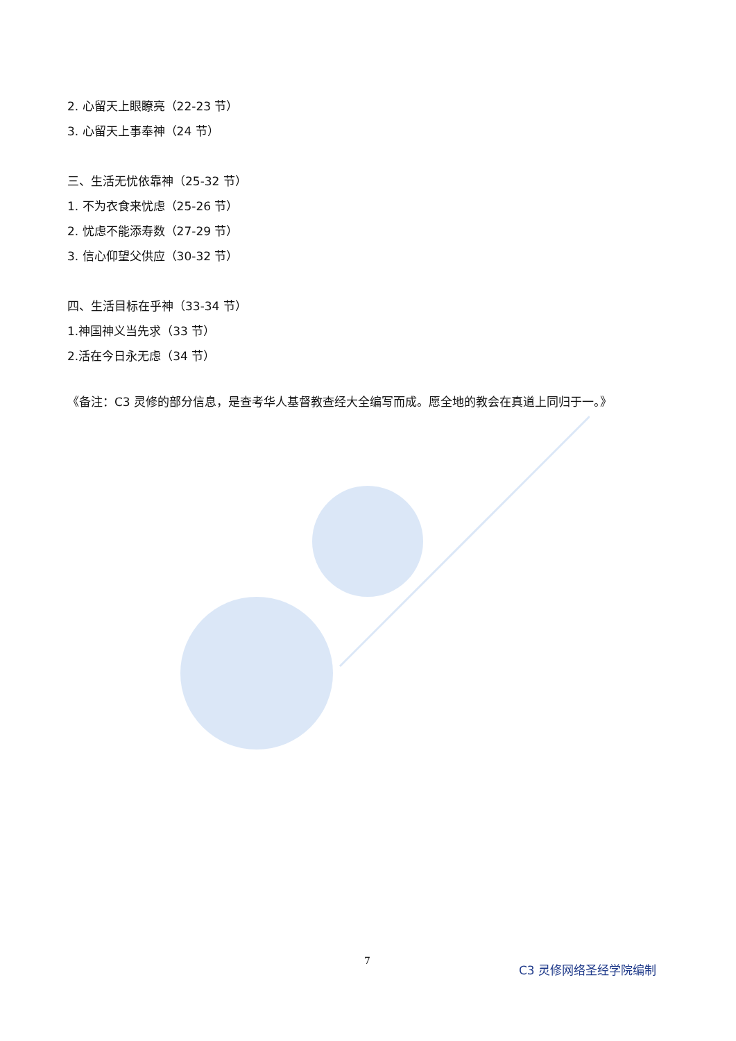2. 心留天上眼瞭亮（22-23 节）
3. 心留天上事奉神（24 节）
三、生活无忧依靠神（25-32 节）
1. 不为衣食来忧虑（25-26 节）
2. 忧虑不能添寿数（27-29 节）
3. 信心仰望父供应（30-32 节）
四、生活目标在乎神（33-34 节）
1.神国神义当先求（33 节）
2.活在今日永无虑（34 节）
《备注：C3 灵修的部分信息，是查考华人基督教查经大全编写而成。愿全地的教会在真道上同归于一。》
7 C3 灵修网络圣经学院编制